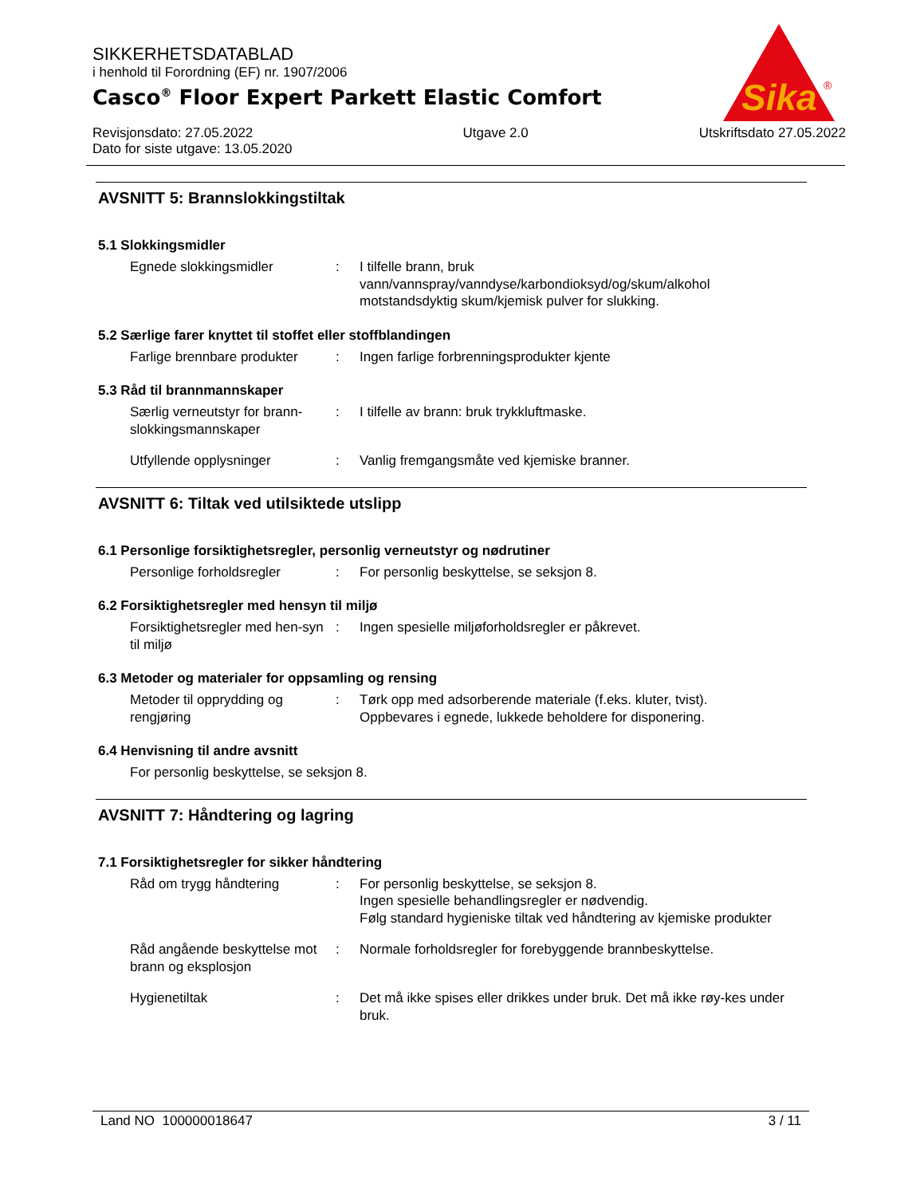SIKKERHETSDATABLAD
i henhold til Forordning (EF) nr. 1907/2006
Casco<sup>®</sup> Floor Expert Parkett Elastic Comfort
Revisjonsdato: 27.05.2022
Dato for siste utgave: 13.05.2020
Utgave 2.0 Utskriftsdato 27.05.2022
Sika
®
AVSNITT 5: Brannslokkingstiltak
5.1 Slokkingsmidler
Egnede slokkingsmidler : I tilfelle brann, bruk
vann/vannspray/vanndyse/karbondioksyd/og/skum/alkohol motstandsdyktig skum/kjemisk pulver for slukking.
5.2 Særlige farer knyttet til stoffet eller stoffblandingen
Farlige brennbare produkter
: Ingen farlige forbrenningsprodukter kjente
5.3 Råd til brannmannskaper
Særlig verneutstyr for brann-slokkingsmannskaper
: I tilfelle av brann: bruk trykkluftmaske.
Utfyllende opplysninger : Vanlig fremgangsmåte ved kjemiske branner.
AVSNITT 6: Tiltak ved utilsiktede utslipp
6.1 Personlige forsiktighetsregler, personlig verneutstyr og nødrutiner
Personlige forholdsregler : For personlig beskyttelse, se seksjon 8.
6.2 Forsiktighetsregler med hensyn til miljø
Forsiktighetsregler med hen-syn til miljø
: Ingen spesielle miljøforholdsregler er påkrevet.
6.3 Metoder og materialer for oppsamling og rensing
Metoder til opprydding og rengjøring
: Tørk opp med adsorberende materiale (f.eks. kluter, tvist).
Oppbevares i egnede, lukkede beholdere for disponering.
6.4 Henvisning til andre avsnitt
For personlig beskyttelse, se seksjon 8.
AVSNITT 7: Håndtering og lagring
7.1 Forsiktighetsregler for sikker håndtering
Råd om trygg håndtering : For personlig beskyttelse, se seksjon 8.
Ingen spesielle behandlingsregler er nødvendig.
Følg standard hygieniske tiltak ved håndtering av kjemiske produkter
Råd angående beskyttelse mot brann og eksplosjon
: Normale forholdsregler for forebyggende brannbeskyttelse.
Hygienetiltak : Det må ikke spises eller drikkes under bruk. Det må ikke røy-kes under bruk.
Land NO 100000018647 3 / 11